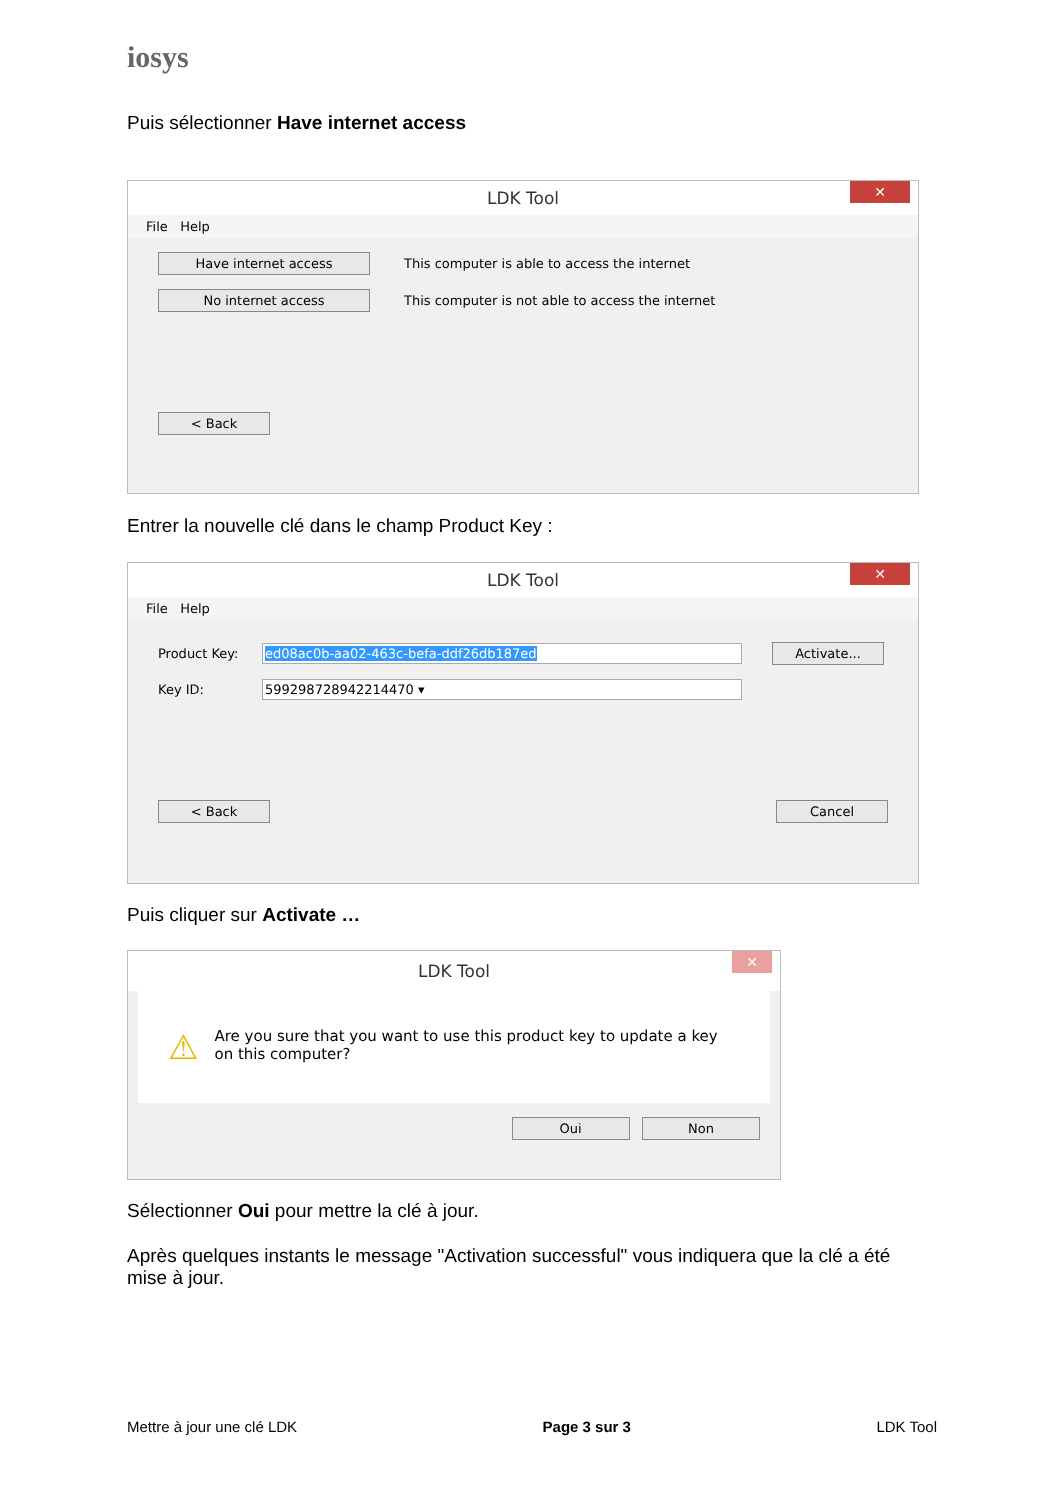iosys
Puis sélectionner Have internet access
LDK Tool ✕
File Help
Have internet access This computer is able to access the internet
No internet access This computer is not able to access the internet
< Back
Entrer la nouvelle clé dans le champ Product Key :
LDK Tool ✕
File Help
Product Key: ed08ac0b-aa02-463c-befa-ddf26db187ed Activate...
Key ID: 599298728942214470 ▾
< Back Cancel
Puis cliquer sur Activate …
LDK Tool ✕
⚠ Are you sure that you want to use this product key to update a key on this computer?
Oui Non
Sélectionner Oui pour mettre la clé à jour.
Après quelques instants le message "Activation successful" vous indiquera que la clé a été mise à jour.
Mettre à jour une clé LDK Page 3 sur 3 LDK Tool